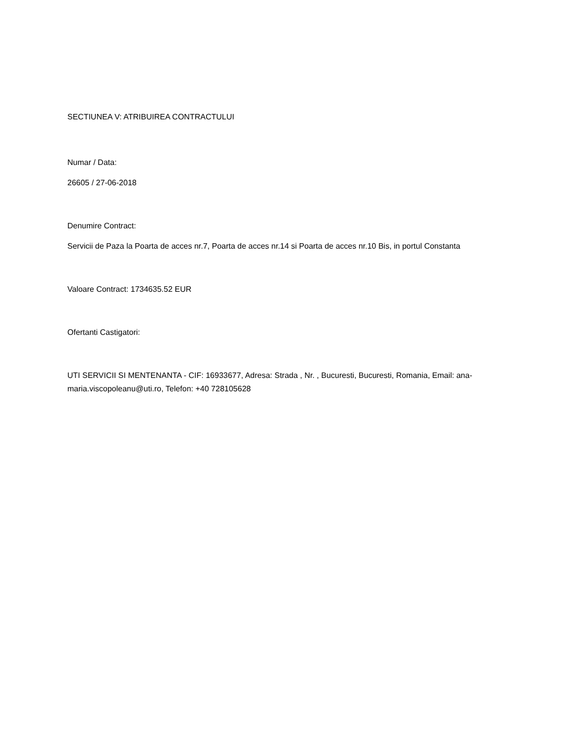SECTIUNEA V: ATRIBUIREA CONTRACTULUI
Numar / Data:
26605 / 27-06-2018
Denumire Contract:
Servicii de Paza la Poarta de acces nr.7, Poarta de acces nr.14 si Poarta de acces nr.10 Bis, in portul Constanta
Valoare Contract: 1734635.52 EUR
Ofertanti Castigatori:
UTI SERVICII SI MENTENANTA - CIF: 16933677, Adresa: Strada , Nr. , Bucuresti, Bucuresti, Romania, Email: ana-maria.viscopoleanu@uti.ro, Telefon: +40 728105628